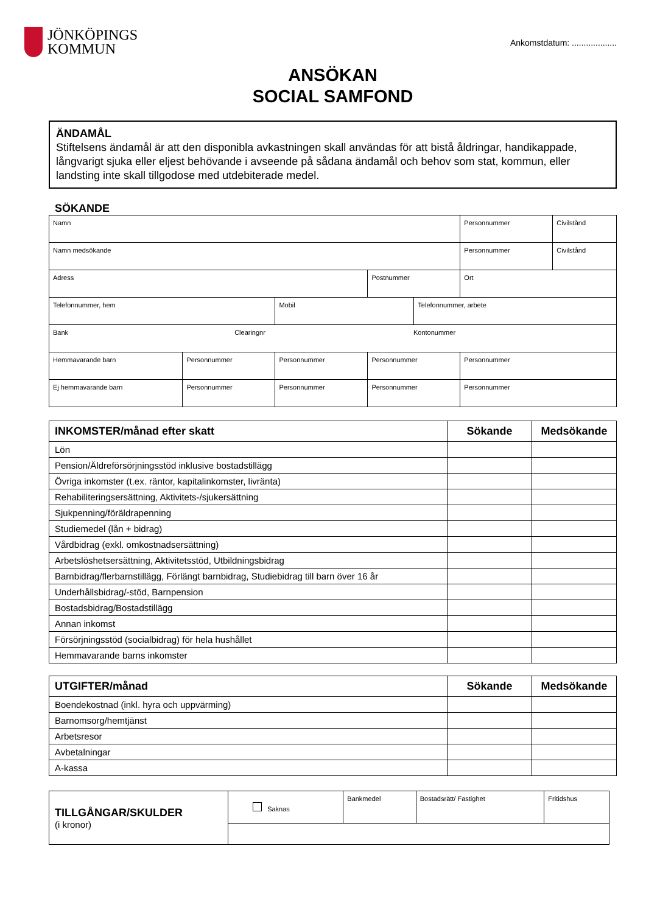JÖNKÖPINGS
KOMMUN
Ankomstdatum: ...................
ANSÖKAN
SOCIAL SAMFOND
ÄNDAMÅL
Stiftelsens ändamål är att den disponibla avkastningen skall användas för att bistå åldringar, handikappade, långvarigt sjuka eller eljest behövande i avseende på sådana ändamål och behov som stat, kommun, eller landsting inte skall tillgodose med utdebiterade medel.
SÖKANDE
| Namn | | | | | Personnummer | Civilstånd |
| Namn medsökande | | | | | Personnummer | Civilstånd |
| Adress | | | Postnummer | | Ort | |
| Telefonnummer, hem | | Mobil | | Telefonnummer, arbete | | |
| Bank Clearingnr Kontonummer | | | | | | |
| Hemmavarande barn | Personnummer | Personnummer | Personnummer | | Personnummer | |
| Ej hemmavarande barn | Personnummer | Personnummer | Personnummer | | Personnummer | |
| INKOMSTER/månad efter skatt | Sökande | Medsökande |
| --- | --- | --- |
| Lön | | |
| Pension/Äldreförsörjningsstöd inklusive bostadstillägg | | |
| Övriga inkomster (t.ex. räntor, kapitalinkomster, livränta) | | |
| Rehabiliteringsersättning, Aktivitets-/sjukersättning | | |
| Sjukpenning/föräldrapenning | | |
| Studiemedel (lån + bidrag) | | |
| Vårdbidrag (exkl. omkostnadsersättning) | | |
| Arbetslöshetsersättning, Aktivitetsstöd, Utbildningsbidrag | | |
| Barnbidrag/flerbarnstillägg, Förlängt barnbidrag, Studiebidrag till barn över 16 år | | |
| Underhållsbidrag/-stöd, Barnpension | | |
| Bostadsbidrag/Bostadstillägg | | |
| Annan inkomst | | |
| Försörjningsstöd (socialbidrag) för hela hushållet | | |
| Hemmavarande barns inkomster | | |
| UTGIFTER/månad | Sökande | Medsökande |
| --- | --- | --- |
| Boendekostnad (inkl. hyra och uppvärming) | | |
| Barnomsorg/hemtjänst | | |
| Arbetsresor | | |
| Avbetalningar | | |
| A-kassa | | |
| TILLGÅNGAR/SKULDER (i kronor) | Saknas | Bankmedel | Bostadsrätt/ Fastighet | Fritidshus |